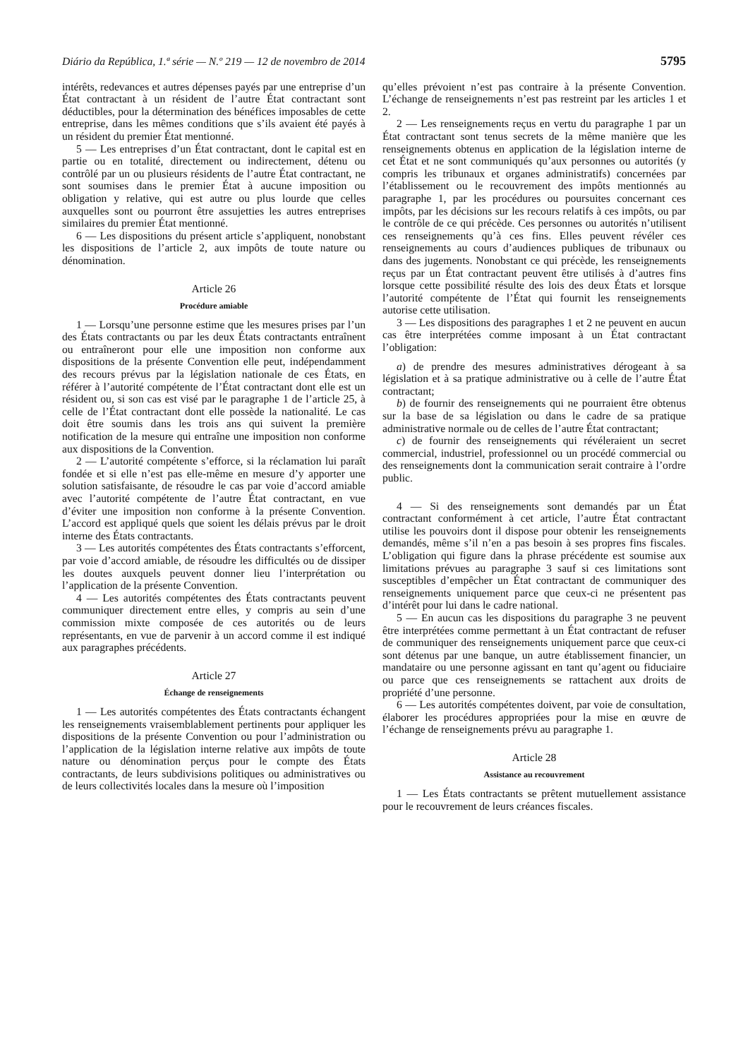Diário da República, 1.ª série — N.º 219 — 12 de novembro de 2014 5795
intérêts, redevances et autres dépenses payés par une entreprise d’un État contractant à un résident de l’autre État contractant sont déductibles, pour la détermination des bénéfices imposables de cette entreprise, dans les mêmes conditions que s’ils avaient été payés à un résident du premier État mentionné.
5 — Les entreprises d’un État contractant, dont le capital est en partie ou en totalité, directement ou indirectement, détenu ou contrôlé par un ou plusieurs résidents de l’autre État contractant, ne sont soumises dans le premier État à aucune imposition ou obligation y relative, qui est autre ou plus lourde que celles auxquelles sont ou pourront être assujetties les autres entreprises similaires du premier État mentionné.
6 — Les dispositions du présent article s’appliquent, nonobstant les dispositions de l’article 2, aux impôts de toute nature ou dénomination.
Article 26
Procédure amiable
1 — Lorsqu’une personne estime que les mesures prises par l’un des États contractants ou par les deux États contractants entraînent ou entraîneront pour elle une imposition non conforme aux dispositions de la présente Convention elle peut, indépendamment des recours prévus par la législation nationale de ces États, en référer à l’autorité compétente de l’État contractant dont elle est un résident ou, si son cas est visé par le paragraphe 1 de l’article 25, à celle de l’État contractant dont elle possède la nationalité. Le cas doit être soumis dans les trois ans qui suivent la première notification de la mesure qui entraîne une imposition non conforme aux dispositions de la Convention.
2 — L’autorité compétente s’efforce, si la réclamation lui paraît fondée et si elle n’est pas elle-même en mesure d’y apporter une solution satisfaisante, de résoudre le cas par voie d’accord amiable avec l’autorité compétente de l’autre État contractant, en vue d’éviter une imposition non conforme à la présente Convention. L’accord est appliqué quels que soient les délais prévus par le droit interne des États contractants.
3 — Les autorités compétentes des États contractants s’efforcent, par voie d’accord amiable, de résoudre les difficultés ou de dissiper les doutes auxquels peuvent donner lieu l’interprétation ou l’application de la présente Convention.
4 — Les autorités compétentes des États contractants peuvent communiquer directement entre elles, y compris au sein d’une commission mixte composée de ces autorités ou de leurs représentants, en vue de parvenir à un accord comme il est indiqué aux paragraphes précédents.
Article 27
Échange de renseignements
1 — Les autorités compétentes des États contractants échangent les renseignements vraisemblablement pertinents pour appliquer les dispositions de la présente Convention ou pour l’administration ou l’application de la législation interne relative aux impôts de toute nature ou dénomination perçus pour le compte des États contractants, de leurs subdivisions politiques ou administratives ou de leurs collectivités locales dans la mesure où l’imposition
qu’elles prévoient n’est pas contraire à la présente Convention. L’échange de renseignements n’est pas restreint par les articles 1 et 2.
2 — Les renseignements reçus en vertu du paragraphe 1 par un État contractant sont tenus secrets de la même manière que les renseignements obtenus en application de la législation interne de cet État et ne sont communiqués qu’aux personnes ou autorités (y compris les tribunaux et organes administratifs) concernées par l’établissement ou le recouvrement des impôts mentionnés au paragraphe 1, par les procédures ou poursuites concernant ces impôts, par les décisions sur les recours relatifs à ces impôts, ou par le contrôle de ce qui précède. Ces personnes ou autorités n’utilisent ces renseignements qu’à ces fins. Elles peuvent révéler ces renseignements au cours d’audiences publiques de tribunaux ou dans des jugements. Nonobstant ce qui précède, les renseignements reçus par un État contractant peuvent être utilisés à d’autres fins lorsque cette possibilité résulte des lois des deux États et lorsque l’autorité compétente de l’État qui fournit les renseignements autorise cette utilisation.
3 — Les dispositions des paragraphes 1 et 2 ne peuvent en aucun cas être interprétées comme imposant à un État contractant l’obligation:
a) de prendre des mesures administratives dérogeant à sa législation et à sa pratique administrative ou à celle de l’autre État contractant;
b) de fournir des renseignements qui ne pourraient être obtenus sur la base de sa législation ou dans le cadre de sa pratique administrative normale ou de celles de l’autre État contractant;
c) de fournir des renseignements qui révéleraient un secret commercial, industriel, professionnel ou un procédé commercial ou des renseignements dont la communication serait contraire à l’ordre public.
4 — Si des renseignements sont demandés par un État contractant conformément à cet article, l’autre État contractant utilise les pouvoirs dont il dispose pour obtenir les renseignements demandés, même s’il n’en a pas besoin à ses propres fins fiscales. L’obligation qui figure dans la phrase précédente est soumise aux limitations prévues au paragraphe 3 sauf si ces limitations sont susceptibles d’empêcher un État contractant de communiquer des renseignements uniquement parce que ceux-ci ne présentent pas d’intérêt pour lui dans le cadre national.
5 — En aucun cas les dispositions du paragraphe 3 ne peuvent être interprétées comme permettant à un État contractant de refuser de communiquer des renseignements uniquement parce que ceux-ci sont détenus par une banque, un autre établissement financier, un mandataire ou une personne agissant en tant qu’agent ou fiduciaire ou parce que ces renseignements se rattachent aux droits de propriété d’une personne.
6 — Les autorités compétentes doivent, par voie de consultation, élaborer les procédures appropriées pour la mise en œuvre de l’échange de renseignements prévu au paragraphe 1.
Article 28
Assistance au recouvrement
1 — Les États contractants se prêtent mutuellement assistance pour le recouvrement de leurs créances fiscales.